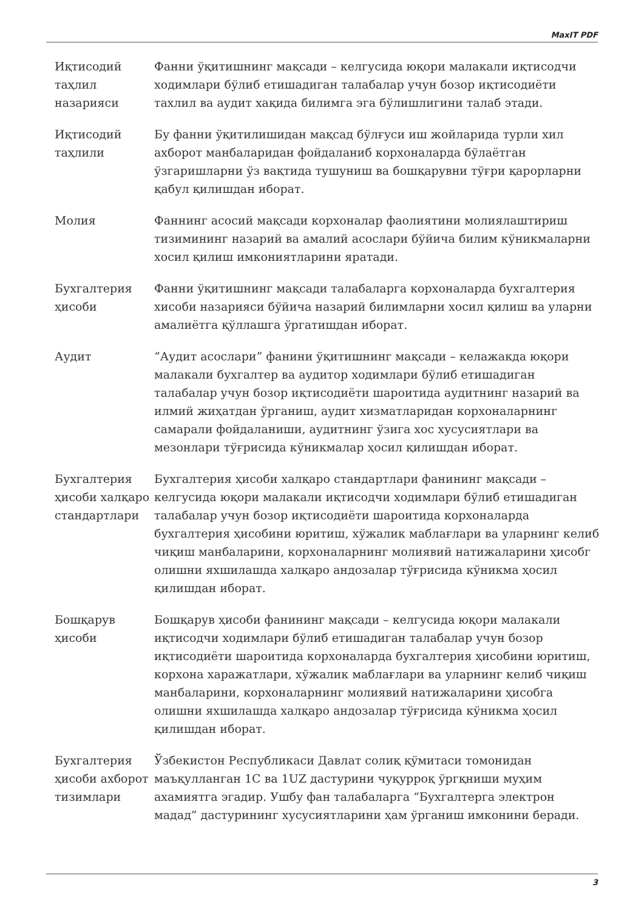MaxIT PDF
| Иқтисодий таҳлил назарияси | Фанни ўқитишнинг мақсади – келгусида юқори малакали иқтисодчи ходимлари бўлиб етишадиган талабалар учун бозор иқтисодиёти тахлил ва аудит хақида билимга эга бўлишлигини талаб этади. |
| Иқтисодий таҳлили | Бу фанни ўқитилишидан мақсад бўлғуси иш жойларида турли хил ахборот манбаларидан фойдаланиб корхоналарда бўлаётган ўзгаришларни ўз вақтида тушуниш ва бошқарувни тўғри қарорларни қабул қилишдан иборат. |
| Молия | Фаннинг асосий мақсади корхоналар фаолиятини молиялаштириш тизимининг назарий ва амалий асослари бўйича билим кўникмаларни хосил қилиш имкониятларини яратади. |
| Бухгалтерия ҳисоби | Фанни ўқитишнинг мақсади талабаларга корхоналарда бухгалтерия хисоби назарияси бўйича назарий билимларни хосил қилиш ва уларни амалиётга қўллашга ўргатишдан иборат. |
| Аудит | “Аудит асослари” фанини ўқитишнинг мақсади – келажакда юқори малакали бухгалтер ва аудитор ходимлари бўлиб етишадиган талабалар учун бозор иқтисодиёти шароитида аудитнинг назарий ва илмий жиҳатдан ўрганиш, аудит хизматларидан корхоналарнинг самарали фойдаланиши, аудитнинг ўзига хос хусусиятлари ва мезонлари тўғрисида кўникмалар ҳосил қилишдан иборат. |
| Бухгалтерия ҳисоби халқаро стандартлари | Бухгалтерия ҳисоби халқаро стандартлари фанининг мақсади – келгусида юқори малакали иқтисодчи ходимлари бўлиб етишадиган талабалар учун бозор иқтисодиёти шароитида корхоналарда бухгалтерия ҳисобини юритиш, хўжалик маблағлари ва уларнинг келиб чиқиш манбаларини, корхоналарнинг молиявий натижаларини ҳисобг олишни яхшилашда халқаро андозалар тўғрисида кўникма ҳосил қилишдан иборат. |
| Бошқарув ҳисоби | Бошқарув ҳисоби фанининг мақсади – келгусида юқори малакали иқтисодчи ходимлари бўлиб етишадиган талабалар учун бозор иқтисодиёти шароитида корхоналарда бухгалтерия ҳисобини юритиш, корхона харажатлари, хўжалик маблағлари ва уларнинг келиб чиқиш манбаларини, корхоналарнинг молиявий натижаларини ҳисобга олишни яхшилашда халқаро андозалар тўғрисида кўникма ҳосил қилишдан иборат. |
| Бухгалтерия ҳисоби ахборот тизимлари | Ўзбекистон Республикаси Давлат солиқ қўмитаси томонидан маъқулланган 1С ва 1UZ дастурини чуқурроқ ўргқниши муҳим ахамиятга эгадир. Ушбу фан талабаларга “Бухгалтерга электрон мадад” дастурининг хусусиятларини ҳам ўрганиш имконини беради. |
3